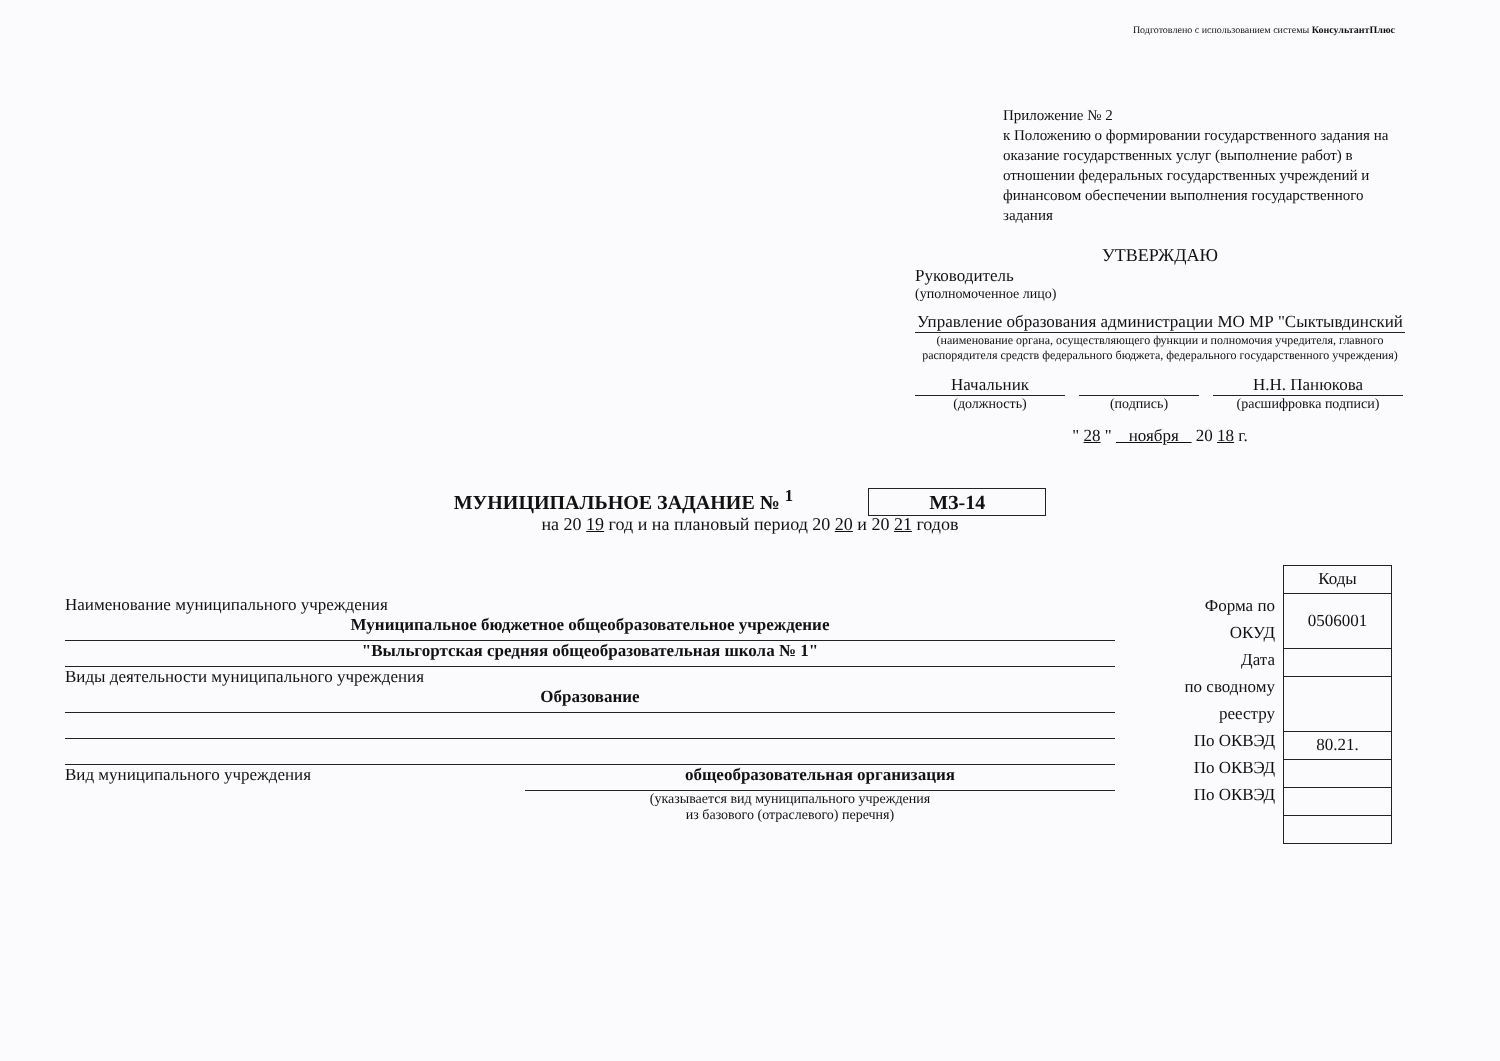Подготовлено с использованием системы КонсультантПлюс
Приложение № 2
к Положению о формировании государственного задания на оказание государственных услуг (выполнение работ) в отношении федеральных государственных учреждений и финансовом обеспечении выполнения государственного задания
УТВЕРЖДАЮ
Руководитель
(уполномоченное лицо)
Управление образования администрации МО МР "Сыктывдинский
(наименование органа, осуществляющего функции и полномочия учредителя, главного распорядителя средств федерального бюджета, федерального государственного учреждения)
Начальник Н.Н. Панюкова
(должность) (подпись) (расшифровка подписи)
" 28 " ноября 20 18 г.
МУНИЦИПАЛЬНОЕ ЗАДАНИЕ № <sup>1</sup> МЗ-14
на 20 19 год и на плановый период 20 20 и 20 21 годов
Наименование муниципального учреждения
Муниципальное бюджетное общеобразовательное учреждение
"Выльгортская средняя общеобразовательная школа № 1"
Виды деятельности муниципального учреждения
Образование
Вид муниципального учреждения общеобразовательная организация
(указывается вид муниципального учреждения
из базового (отраслевого) перечня)
Форма по
ОКУД
Дата
по сводному
реестру
По ОКВЭД
По ОКВЭД
По ОКВЭД
| Коды |
| 0506001 |
| 80.21. |